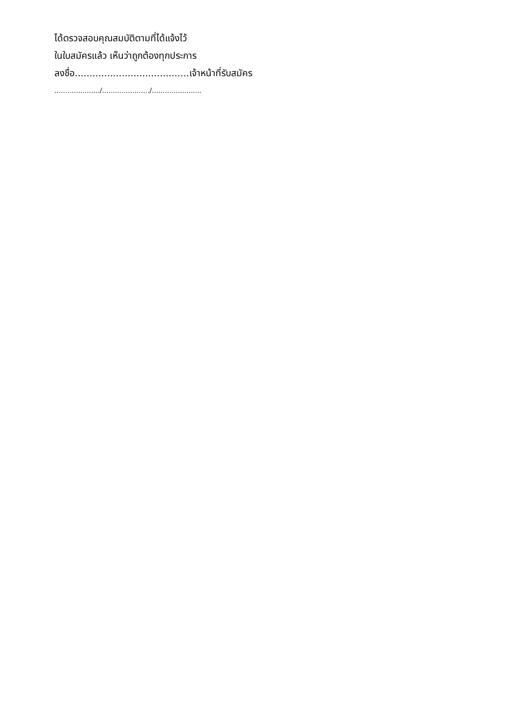ได้ตรวจสอบคุณสมบัติตามที่ได้แจ้งไว้
ในใบสมัครแล้ว เห็นว่าถูกต้องทุกประการ
ลงชื่อ.......................................เจ้าหน้าที่รับสมัคร
...................../....................../.......................